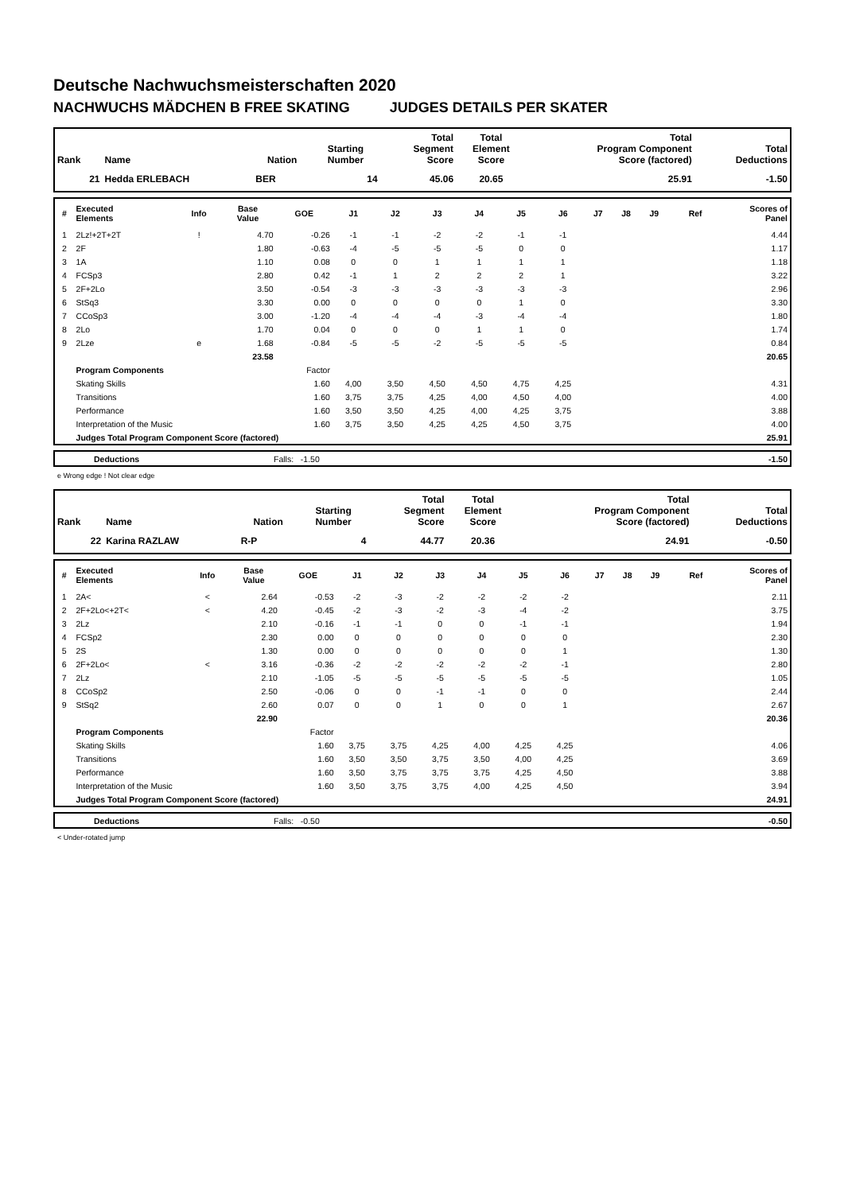Deutsche Nachwuchsmeisterschaften 2020
NACHWUCHS MÄDCHEN B FREE SKATING JUDGES DETAILS PER SKATER
| Rank | Name | Nation | Starting Number | Total Segment Score | Total Element Score | Total Program Component Score (factored) | Total Deductions |
| --- | --- | --- | --- | --- | --- | --- | --- |
| 21 | Hedda ERLEBACH | BER | 14 | 45.06 | 20.65 | 25.91 | -1.50 |
| # | Executed Elements | Info | Base Value | GOE | J1 | J2 | J3 | J4 | J5 | J6 | J7 | J8 | J9 | Ref | Scores of Panel |
| --- | --- | --- | --- | --- | --- | --- | --- | --- | --- | --- | --- | --- | --- | --- | --- |
| 1 | 2Lz!+2T+2T | ! | 4.70 | -0.26 | -1 | -1 | -2 | -2 | -1 | -1 | | | | | 4.44 |
| 2 | 2F | | 1.80 | -0.63 | -4 | -5 | -5 | -5 | 0 | 0 | | | | | 1.17 |
| 3 | 1A | | 1.10 | 0.08 | 0 | 0 | 1 | 1 | 1 | 1 | | | | | 1.18 |
| 4 | FCSp3 | | 2.80 | 0.42 | -1 | 1 | 2 | 2 | 2 | 1 | | | | | 3.22 |
| 5 | 2F+2Lo | | 3.50 | -0.54 | -3 | -3 | -3 | -3 | -3 | -3 | | | | | 2.96 |
| 6 | StSq3 | | 3.30 | 0.00 | 0 | 0 | 0 | 0 | 1 | 0 | | | | | 3.30 |
| 7 | CCoSp3 | | 3.00 | -1.20 | -4 | -4 | -4 | -3 | -4 | -4 | | | | | 1.80 |
| 8 | 2Lo | | 1.70 | 0.04 | 0 | 0 | 0 | 1 | 1 | 0 | | | | | 1.74 |
| 9 | 2Lze | e | 1.68 | -0.84 | -5 | -5 | -2 | -5 | -5 | -5 | | | | | 0.84 |
| | | | 23.58 | | | | | | | | | | | | 20.65 |
| | Program Components | | | Factor | | | | | | | | | | | |
| | Skating Skills | | | 1.60 | 4,00 | 3,50 | 4,50 | 4,50 | 4,75 | 4,25 | | | | | 4.31 |
| | Transitions | | | 1.60 | 3,75 | 3,75 | 4,25 | 4,00 | 4,50 | 4,00 | | | | | 4.00 |
| | Performance | | | 1.60 | 3,50 | 3,50 | 4,25 | 4,00 | 4,25 | 3,75 | | | | | 3.88 |
| | Interpretation of the Music | | | 1.60 | 3,75 | 3,50 | 4,25 | 4,25 | 4,50 | 3,75 | | | | | 4.00 |
| | Judges Total Program Component Score (factored) | | | | | | | | | | | | | | 25.91 |
| | Deductions | Falls: -1.50 | -1.50 |
e Wrong edge ! Not clear edge
| Rank | Name | Nation | Starting Number | Total Segment Score | Total Element Score | Total Program Component Score (factored) | Total Deductions |
| --- | --- | --- | --- | --- | --- | --- | --- |
| 22 | Karina RAZLAW | R-P | 4 | 44.77 | 20.36 | 24.91 | -0.50 |
| # | Executed Elements | Info | Base Value | GOE | J1 | J2 | J3 | J4 | J5 | J6 | J7 | J8 | J9 | Ref | Scores of Panel |
| --- | --- | --- | --- | --- | --- | --- | --- | --- | --- | --- | --- | --- | --- | --- | --- |
| 1 | 2A< | < | 2.64 | -0.53 | -2 | -3 | -2 | -2 | -2 | -2 | | | | | 2.11 |
| 2 | 2F+2Lo<+2T< | < | 4.20 | -0.45 | -2 | -3 | -2 | -3 | -4 | -2 | | | | | 3.75 |
| 3 | 2Lz | | 2.10 | -0.16 | -1 | -1 | 0 | 0 | -1 | -1 | | | | | 1.94 |
| 4 | FCSp2 | | 2.30 | 0.00 | 0 | 0 | 0 | 0 | 0 | 0 | | | | | 2.30 |
| 5 | 2S | | 1.30 | 0.00 | 0 | 0 | 0 | 0 | 0 | 1 | | | | | 1.30 |
| 6 | 2F+2Lo< | < | 3.16 | -0.36 | -2 | -2 | -2 | -2 | -2 | -1 | | | | | 2.80 |
| 7 | 2Lz | | 2.10 | -1.05 | -5 | -5 | -5 | -5 | -5 | -5 | | | | | 1.05 |
| 8 | CCoSp2 | | 2.50 | -0.06 | 0 | 0 | -1 | -1 | 0 | 0 | | | | | 2.44 |
| 9 | StSq2 | | 2.60 | 0.07 | 0 | 0 | 1 | 0 | 0 | 1 | | | | | 2.67 |
| | | | 22.90 | | | | | | | | | | | | 20.36 |
| | Program Components | | | Factor | | | | | | | | | | | |
| | Skating Skills | | | 1.60 | 3,75 | 3,75 | 4,25 | 4,00 | 4,25 | 4,25 | | | | | 4.06 |
| | Transitions | | | 1.60 | 3,50 | 3,50 | 3,75 | 3,50 | 4,00 | 4,25 | | | | | 3.69 |
| | Performance | | | 1.60 | 3,50 | 3,75 | 3,75 | 3,75 | 4,25 | 4,50 | | | | | 3.88 |
| | Interpretation of the Music | | | 1.60 | 3,50 | 3,75 | 3,75 | 4,00 | 4,25 | 4,50 | | | | | 3.94 |
| | Judges Total Program Component Score (factored) | | | | | | | | | | | | | | 24.91 |
| | Deductions | Falls: -0.50 | -0.50 |
< Under-rotated jump